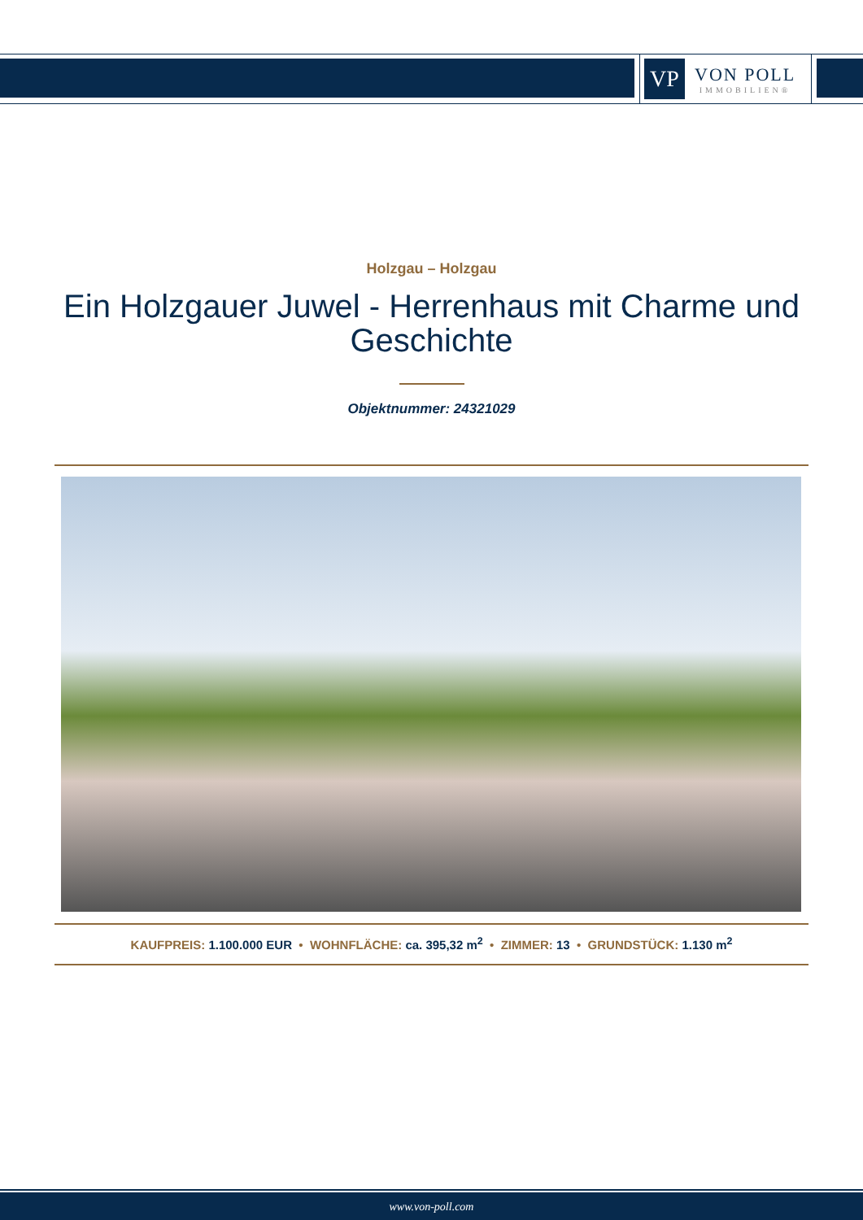VP
VON POLL
IMMOBILIEN®
Holzgau – Holzgau
Ein Holzgauer Juwel - Herrenhaus mit Charme und Geschichte
Objektnummer: 24321029
KAUFPREIS: 1.100.000 EUR • WOHNFLÄCHE: ca. 395,32 m<sup>2</sup> • ZIMMER: 13 • GRUNDSTÜCK: 1.130 m<sup>2</sup>
www.von-poll.com